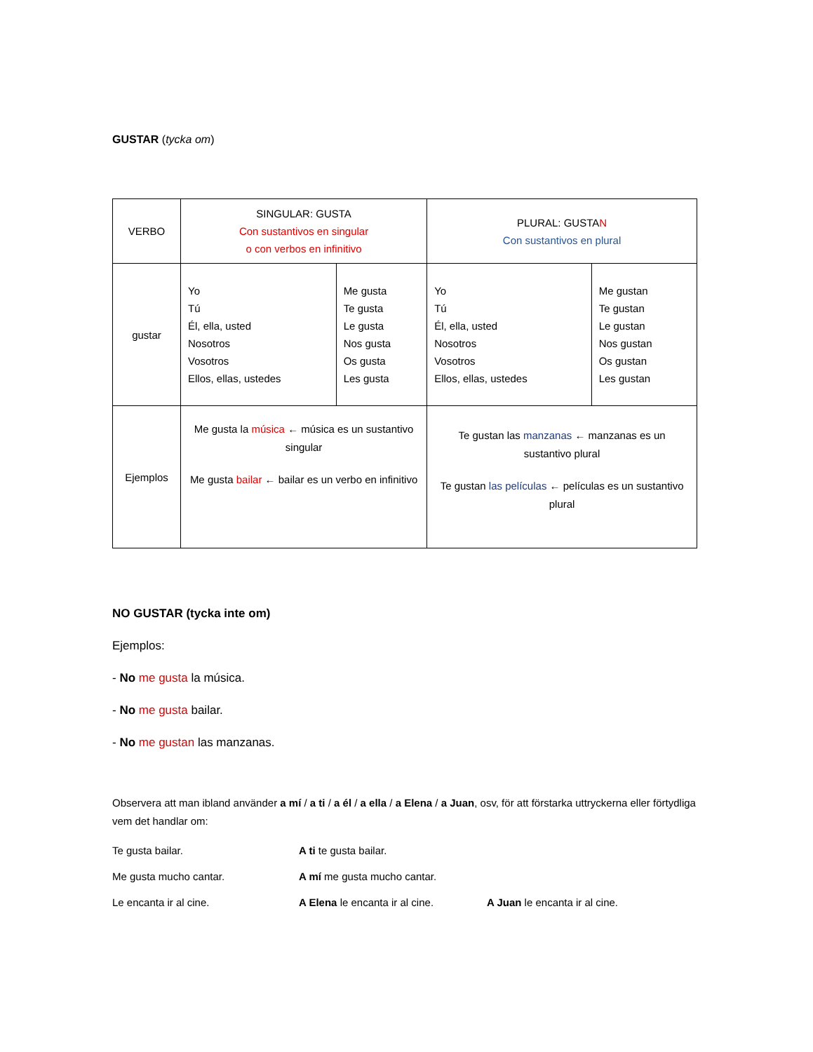GUSTAR (tycka om)
| VERBO | SINGULAR: GUSTA Con sustantivos en singular o con verbos en infinitivo | | PLURAL: GUSTA N Con sustantivos en plural | |
| gustar | Yo Tú Él, ella, usted Nosotros Vosotros Ellos, ellas, ustedes | Me gusta Te gusta Le gusta Nos gusta Os gusta Les gusta | Yo Tú Él, ella, usted Nosotros Vosotros Ellos, ellas, ustedes | Me gustan Te gustan Le gustan Nos gustan Os gustan Les gustan |
| Ejemplos | Me gusta la música ← música es un sustantivo singular Me gusta bailar ← bailar es un verbo en infinitivo | | Te gustan las manzanas ← manzanas es un sustantivo plural Te gustan las películas ← películas es un sustantivo plural | |
NO GUSTAR (tycka inte om)
Ejemplos:
- No me gusta la música.
- No me gusta bailar.
- No me gustan las manzanas.
Observera att man ibland använder a mí / a ti / a él / a ella / a Elena / a Juan, osv, för att förstarka uttryckerna eller förtydliga vem det handlar om:
Te gusta bailar. A ti te gusta bailar.
Me gusta mucho cantar. A mí me gusta mucho cantar.
Le encanta ir al cine. A Elena le encanta ir al cine. A Juan le encanta ir al cine.